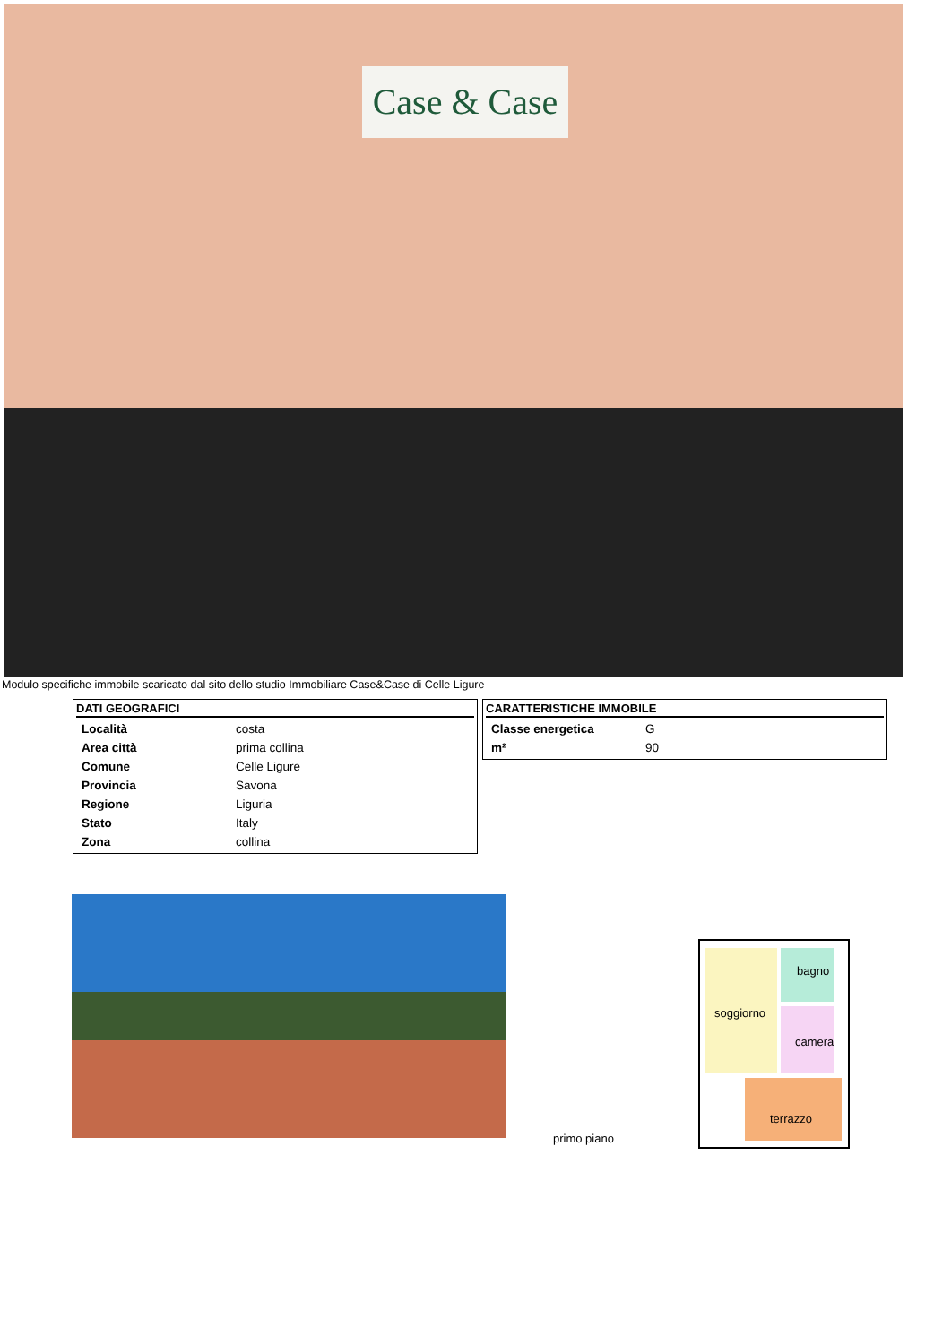Case & Case
Modulo specifiche immobile scaricato dal sito dello studio Immobiliare Case&Case di Celle Ligure
DATI GEOGRAFICI
| Località | costa |
| Area città | prima collina |
| Comune | Celle Ligure |
| Provincia | Savona |
| Regione | Liguria |
| Stato | Italy |
| Zona | collina |
CARATTERISTICHE IMMOBILE
| Classe energetica | G |
| m² | 90 |
bagno
soggiorno
camera
terrazzo
primo piano